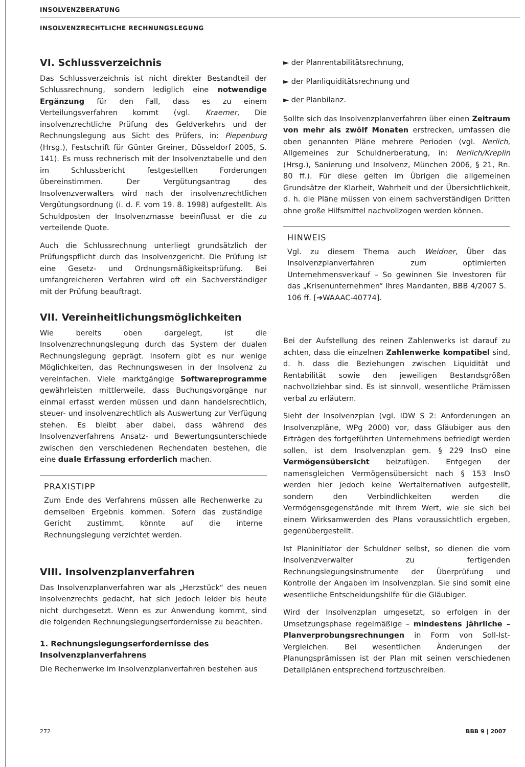INSOLVENZBERATUNG
INSOLVENZRECHTLICHE RECHNUNGSLEGUNG
VI. Schlussverzeichnis
Das Schlussverzeichnis ist nicht direkter Bestandteil der Schlussrechnung, sondern lediglich eine notwendige Ergänzung für den Fall, dass es zu einem Verteilungsverfahren kommt (vgl. Kraemer, Die insolvenzrechtliche Prüfung des Geldverkehrs und der Rechnungslegung aus Sicht des Prüfers, in: Piepenburg (Hrsg.), Festschrift für Günter Greiner, Düsseldorf 2005, S. 141). Es muss rechnerisch mit der Insolvenztabelle und den im Schlussbericht festgestellten Forderungen übereinstimmen. Der Vergütungsantrag des Insolvenzverwalters wird nach der insolvenzrechtlichen Vergütungsordnung (i. d. F. vom 19. 8. 1998) aufgestellt. Als Schuldposten der Insolvenzmasse beeinflusst er die zu verteilende Quote.
Auch die Schlussrechnung unterliegt grundsätzlich der Prüfungspflicht durch das Insolvenzgericht. Die Prüfung ist eine Gesetz- und Ordnungsmäßigkeitsprüfung. Bei umfangreicheren Verfahren wird oft ein Sachverständiger mit der Prüfung beauftragt.
VII. Vereinheitlichungsmöglichkeiten
Wie bereits oben dargelegt, ist die Insolvenzrechnungslegung durch das System der dualen Rechnungslegung geprägt. Insofern gibt es nur wenige Möglichkeiten, das Rechnungswesen in der Insolvenz zu vereinfachen. Viele marktgängige Softwareprogramme gewährleisten mittlerweile, dass Buchungsvorgänge nur einmal erfasst werden müssen und dann handelsrechtlich, steuer- und insolvenzrechtlich als Auswertung zur Verfügung stehen. Es bleibt aber dabei, dass während des Insolvenzverfahrens Ansatz- und Bewertungsunterschiede zwischen den verschiedenen Rechendaten bestehen, die eine duale Erfassung erforderlich machen.
PRAXISTIPP
Zum Ende des Verfahrens müssen alle Rechenwerke zu demselben Ergebnis kommen. Sofern das zuständige Gericht zustimmt, könnte auf die interne Rechnungslegung verzichtet werden.
VIII. Insolvenzplanverfahren
Das Insolvenzplanverfahren war als „Herzstück“ des neuen Insolvenzrechts gedacht, hat sich jedoch leider bis heute nicht durchgesetzt. Wenn es zur Anwendung kommt, sind die folgenden Rechnungslegungserfordernisse zu beachten.
1. Rechnungslegungserfordernisse des Insolvenzplanverfahrens
Die Rechenwerke im Insolvenzplanverfahren bestehen aus
► der Planrentabilitätsrechnung,
► der Planliquiditätsrechnung und
► der Planbilanz.
Sollte sich das Insolvenzplanverfahren über einen Zeitraum von mehr als zwölf Monaten erstrecken, umfassen die oben genannten Pläne mehrere Perioden (vgl. Nerlich, Allgemeines zur Schuldnerberatung, in: Nerlich/Kreplin (Hrsg.), Sanierung und Insolvenz, München 2006, § 21, Rn. 80 ff.). Für diese gelten im Übrigen die allgemeinen Grundsätze der Klarheit, Wahrheit und der Übersichtlichkeit, d. h. die Pläne müssen von einem sachverständigen Dritten ohne große Hilfsmittel nachvollzogen werden können.
HINWEIS
Vgl. zu diesem Thema auch Weidner, Über das Insolvenzplanverfahren zum optimierten Unternehmensverkauf – So gewinnen Sie Investoren für das „Krisenunternehmen“ Ihres Mandanten, BBB 4/2007 S. 106 ff. [➔WAAAC-40774].
Bei der Aufstellung des reinen Zahlenwerks ist darauf zu achten, dass die einzelnen Zahlenwerke kompatibel sind, d. h. dass die Beziehungen zwischen Liquidität und Rentabilität sowie den jeweiligen Bestandsgrößen nachvollziehbar sind. Es ist sinnvoll, wesentliche Prämissen verbal zu erläutern.
Sieht der Insolvenzplan (vgl. IDW S 2: Anforderungen an Insolvenzpläne, WPg 2000) vor, dass Gläubiger aus den Erträgen des fortgeführten Unternehmens befriedigt werden sollen, ist dem Insolvenzplan gem. § 229 InsO eine Vermögensübersicht beizufügen. Entgegen der namensgleichen Vermögensübersicht nach § 153 InsO werden hier jedoch keine Wertalternativen aufgestellt, sondern den Verbindlichkeiten werden die Vermögensgegenstände mit ihrem Wert, wie sie sich bei einem Wirksamwerden des Plans voraussichtlich ergeben, gegenübergestellt.
Ist Planinitiator der Schuldner selbst, so dienen die vom Insolvenzverwalter zu fertigenden Rechnungslegungsinstrumente der Überprüfung und Kontrolle der Angaben im Insolvenzplan. Sie sind somit eine wesentliche Entscheidungshilfe für die Gläubiger.
Wird der Insolvenzplan umgesetzt, so erfolgen in der Umsetzungsphase regelmäßige – mindestens jährliche – Planverprobungsrechnungen in Form von Soll-Ist-Vergleichen. Bei wesentlichen Änderungen der Planungsprämissen ist der Plan mit seinen verschiedenen Detailplänen entsprechend fortzuschreiben.
272 BBB 9 | 2007